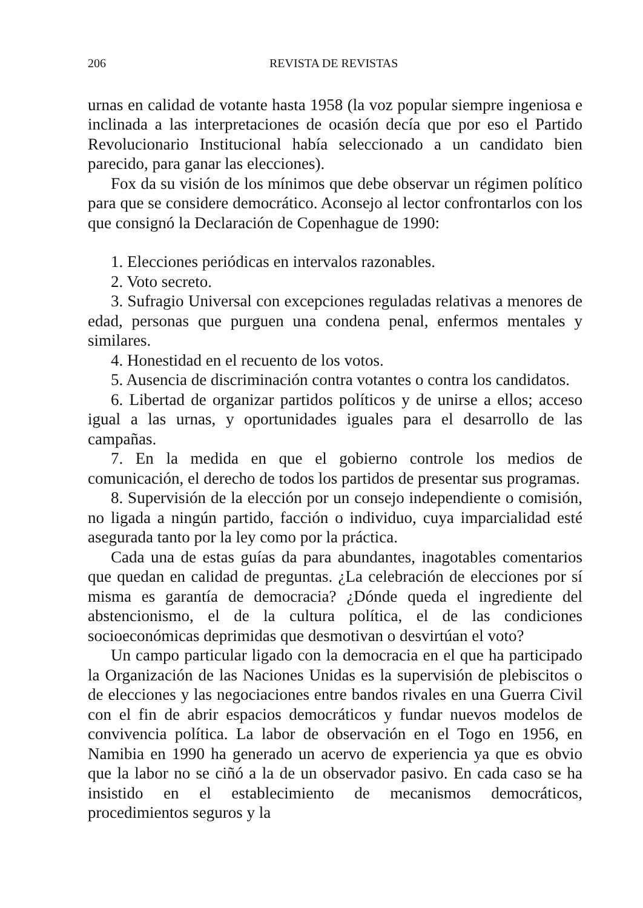206 REVISTA DE REVISTAS
urnas en calidad de votante hasta 1958 (la voz popular siempre ingeniosa e inclinada a las interpretaciones de ocasión decía que por eso el Partido Revolucionario Institucional había seleccionado a un candidato bien parecido, para ganar las elecciones).
Fox da su visión de los mínimos que debe observar un régimen político para que se considere democrático. Aconsejo al lector confrontarlos con los que consignó la Declaración de Copenhague de 1990:
1. Elecciones periódicas en intervalos razonables.
2. Voto secreto.
3. Sufragio Universal con excepciones reguladas relativas a menores de edad, personas que purguen una condena penal, enfermos mentales y similares.
4. Honestidad en el recuento de los votos.
5. Ausencia de discriminación contra votantes o contra los candidatos.
6. Libertad de organizar partidos políticos y de unirse a ellos; acceso igual a las urnas, y oportunidades iguales para el desarrollo de las campañas.
7. En la medida en que el gobierno controle los medios de comunicación, el derecho de todos los partidos de presentar sus programas.
8. Supervisión de la elección por un consejo independiente o comisión, no ligada a ningún partido, facción o individuo, cuya imparcialidad esté asegurada tanto por la ley como por la práctica.
Cada una de estas guías da para abundantes, inagotables comentarios que quedan en calidad de preguntas. ¿La celebración de elecciones por sí misma es garantía de democracia? ¿Dónde queda el ingrediente del abstencionismo, el de la cultura política, el de las condiciones socioeconómicas deprimidas que desmotivan o desvirtúan el voto?
Un campo particular ligado con la democracia en el que ha participado la Organización de las Naciones Unidas es la supervisión de plebiscitos o de elecciones y las negociaciones entre bandos rivales en una Guerra Civil con el fin de abrir espacios democráticos y fundar nuevos modelos de convivencia política. La labor de observación en el Togo en 1956, en Namibia en 1990 ha generado un acervo de experiencia ya que es obvio que la labor no se ciñó a la de un observador pasivo. En cada caso se ha insistido en el establecimiento de mecanismos democráticos, procedimientos seguros y la